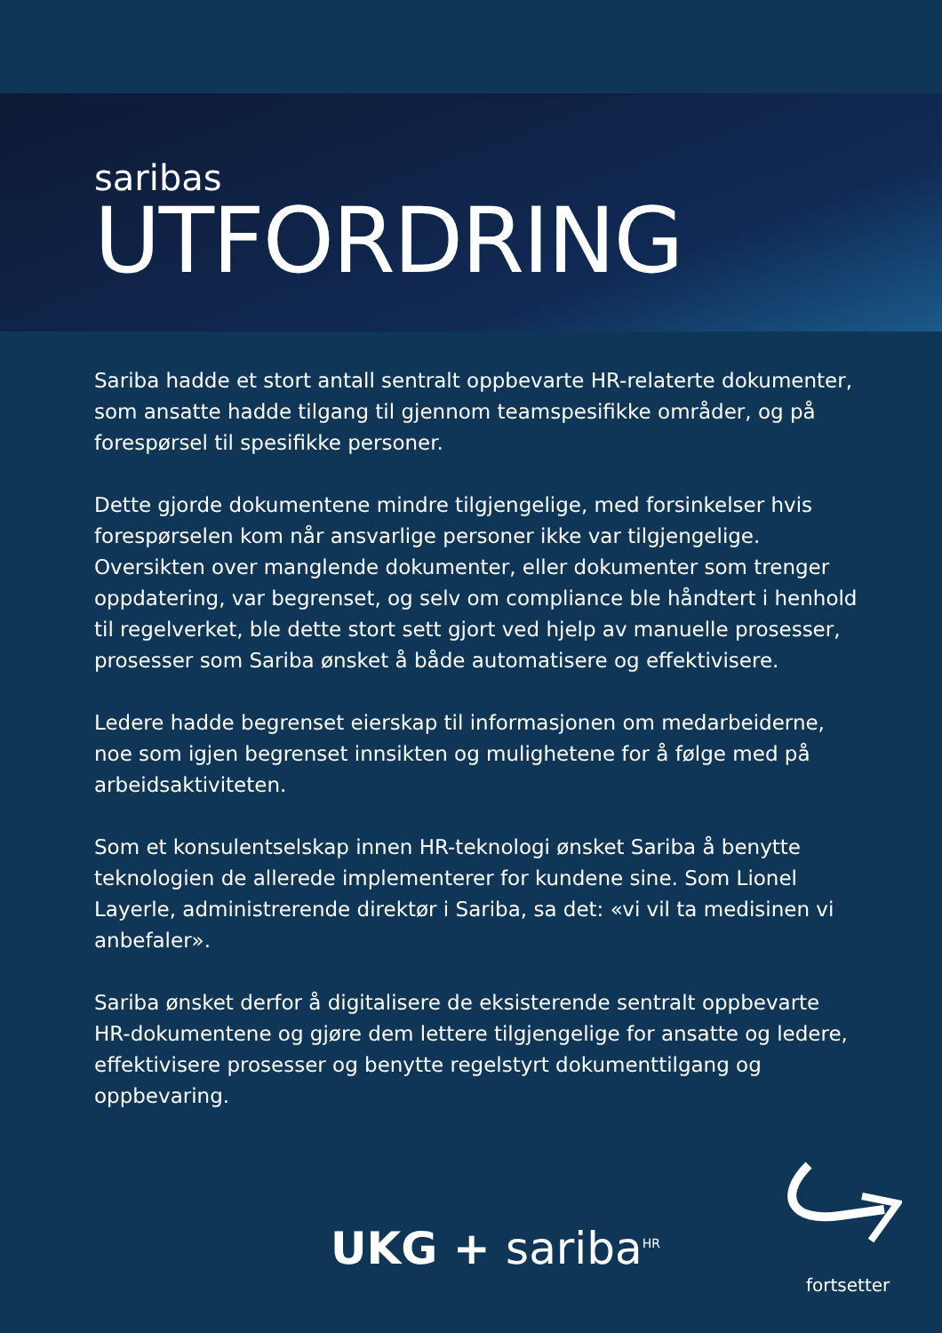saribas
UTFORDRING
Sariba hadde et stort antall sentralt oppbevarte HR-relaterte dokumenter, som ansatte hadde tilgang til gjennom teamspesifikke områder, og på forespørsel til spesifikke personer.
Dette gjorde dokumentene mindre tilgjengelige, med forsinkelser hvis forespørselen kom når ansvarlige personer ikke var tilgjengelige. Oversikten over manglende dokumenter, eller dokumenter som trenger oppdatering, var begrenset, og selv om compliance ble håndtert i henhold til regelverket, ble dette stort sett gjort ved hjelp av manuelle prosesser, prosesser som Sariba ønsket å både automatisere og effektivisere.
Ledere hadde begrenset eierskap til informasjonen om medarbeiderne, noe som igjen begrenset innsikten og mulighetene for å følge med på arbeidsaktiviteten.
Som et konsulentselskap innen HR-teknologi ønsket Sariba å benytte teknologien de allerede implementerer for kundene sine. Som Lionel Layerle, administrerende direktør i Sariba, sa det: «vi vil ta medisinen vi anbefaler».
Sariba ønsket derfor å digitalisere de eksisterende sentralt oppbevarte HR-dokumentene og gjøre dem lettere tilgjengelige for ansatte og ledere, effektivisere prosesser og benytte regelstyrt dokumenttilgang og oppbevaring.
UKG + sariba<sup>HR</sup>
fortsetter